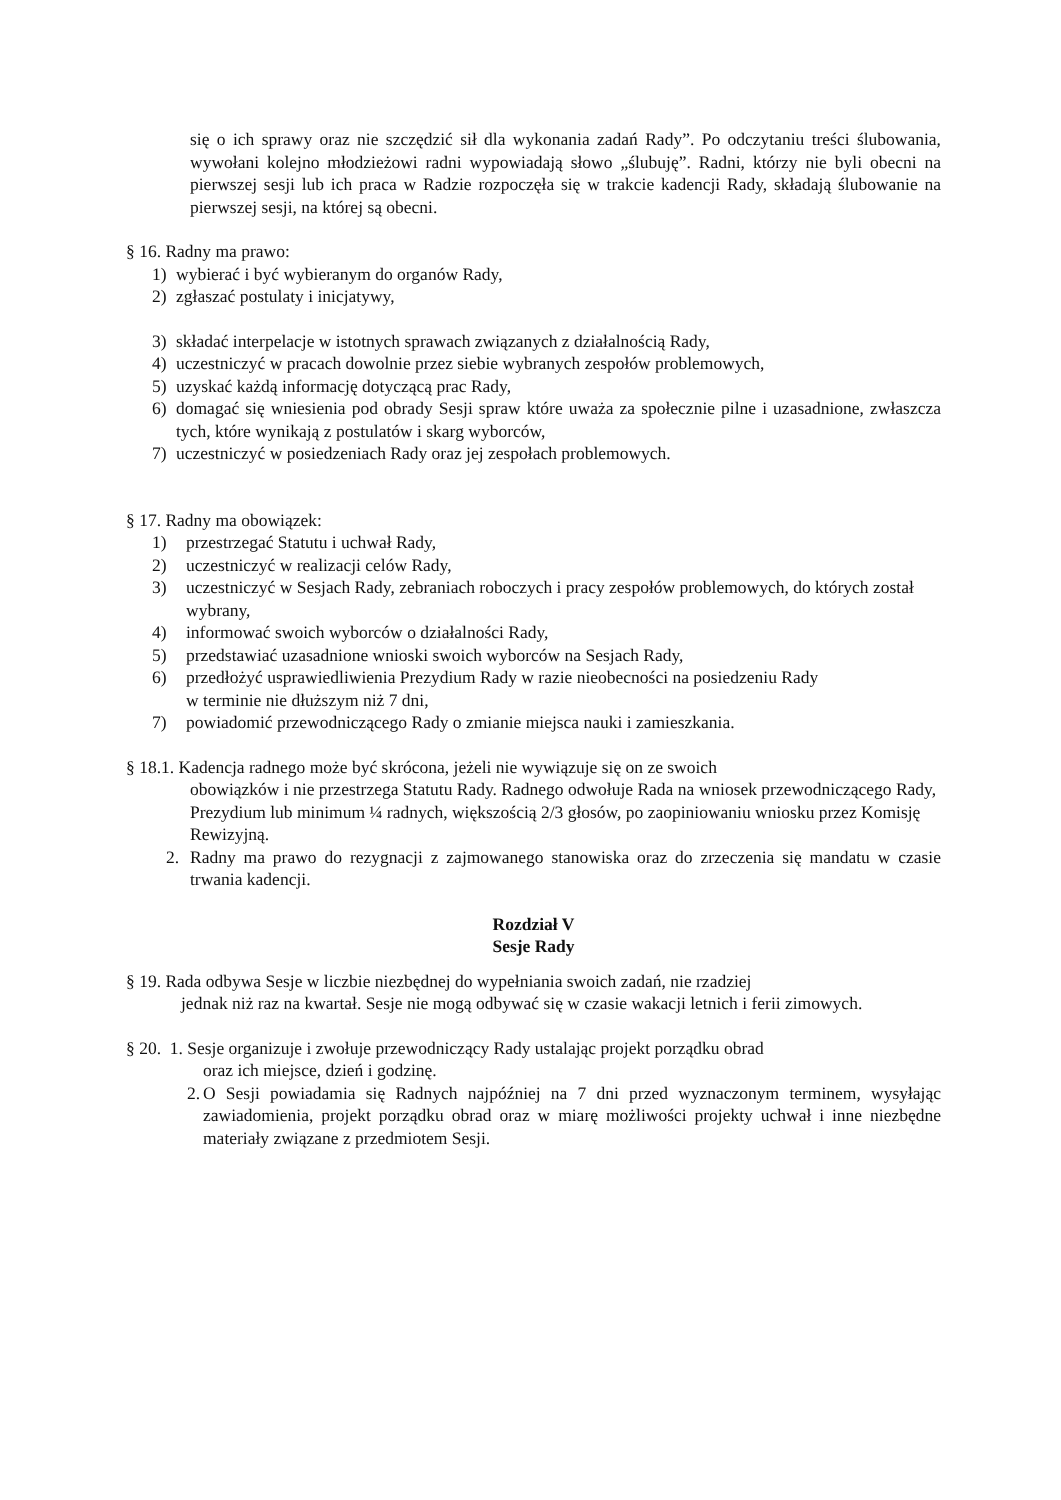się o ich sprawy oraz nie szczędzić sił dla wykonania zadań Rady”. Po odczytaniu treści ślubowania, wywołani kolejno młodzieżowi radni wypowiadają słowo „ślubuję”. Radni, którzy nie byli obecni na pierwszej sesji lub ich praca w Radzie rozpoczęła się w trakcie kadencji Rady, składają ślubowanie na pierwszej sesji, na której są obecni.
§ 16. Radny ma prawo:
1) wybierać i być wybieranym do organów Rady,
2) zgłaszać postulaty i inicjatywy,
3) składać interpelacje w istotnych sprawach związanych z działalnością Rady,
4) uczestniczyć w pracach dowolnie przez siebie wybranych zespołów problemowych,
5) uzyskać każdą informację dotyczącą prac Rady,
6) domagać się wniesienia pod obrady Sesji spraw które uważa za społecznie pilne i uzasadnione, zwłaszcza tych, które wynikają z postulatów i skarg wyborców,
7) uczestniczyć w posiedzeniach Rady oraz jej zespołach problemowych.
§ 17. Radny ma obowiązek:
1) przestrzegać Statutu i uchwał Rady,
2) uczestniczyć w realizacji celów Rady,
3) uczestniczyć w Sesjach Rady, zebraniach roboczych i pracy zespołów problemowych, do których został wybrany,
4) informować swoich wyborców o działalności Rady,
5) przedstawiać uzasadnione wnioski swoich wyborców na Sesjach Rady,
6) przedłożyć usprawiedliwienia Prezydium Rady w razie nieobecności na posiedzeniu Rady
w terminie nie dłuższym niż 7 dni,
7) powiadomić przewodniczącego Rady o zmianie miejsca nauki i zamieszkania.
§ 18.1. Kadencja radnego może być skrócona, jeżeli nie wywiązuje się on ze swoich
obowiązków i nie przestrzega Statutu Rady. Radnego odwołuje Rada na wniosek przewodniczącego Rady, Prezydium lub minimum ¼ radnych, większością 2/3 głosów, po zaopiniowaniu wniosku przez Komisję Rewizyjną.
2. Radny ma prawo do rezygnacji z zajmowanego stanowiska oraz do zrzeczenia się mandatu w czasie trwania kadencji.
Rozdział V
Sesje Rady
§ 19. Rada odbywa Sesje w liczbie niezbędnej do wypełniania swoich zadań, nie rzadziej
jednak niż raz na kwartał. Sesje nie mogą odbywać się w czasie wakacji letnich i ferii zimowych.
§ 20. 1. Sesje organizuje i zwołuje przewodniczący Rady ustalając projekt porządku obrad
oraz ich miejsce, dzień i godzinę.
2. O Sesji powiadamia się Radnych najpóźniej na 7 dni przed wyznaczonym terminem, wysyłając zawiadomienia, projekt porządku obrad oraz w miarę możliwości projekty uchwał i inne niezbędne materiały związane z przedmiotem Sesji.